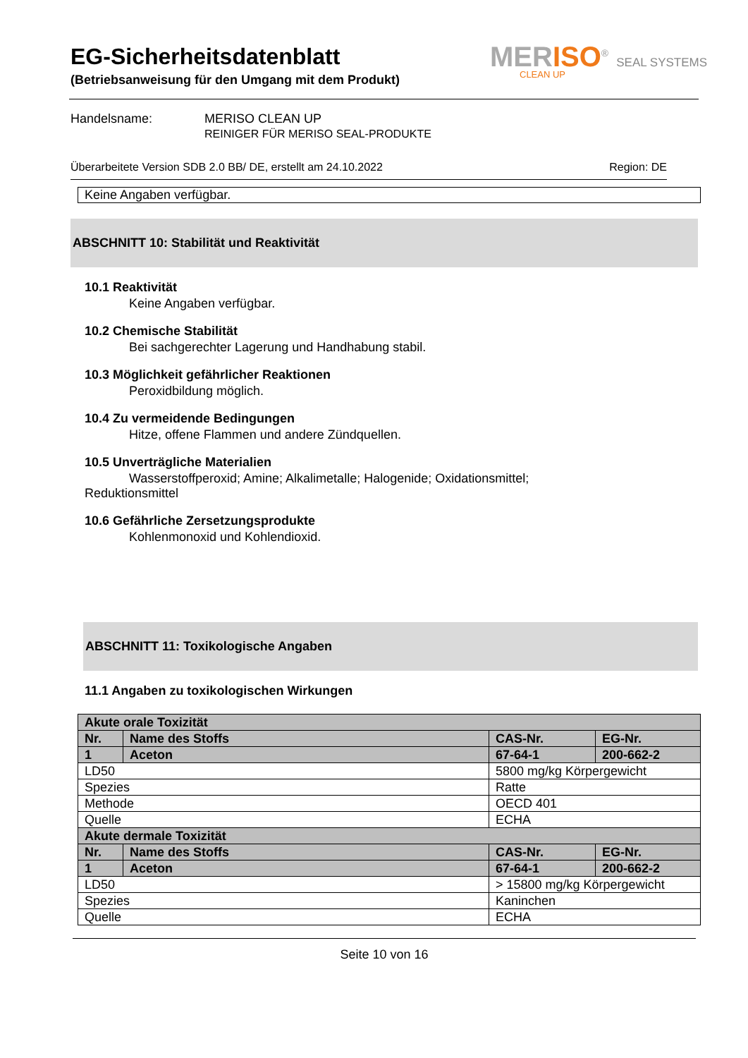EG-Sicherheitsdatenblatt
(Betriebsanweisung für den Umgang mit dem Produkt)
MERISO<sup>®</sup> SEAL SYSTEMS
CLEAN UP
Handelsname: MERISO CLEAN UP
REINIGER FÜR MERISO SEAL-PRODUKTE
Überarbeitete Version SDB 2.0 BB/ DE, erstellt am 24.10.2022 Region: DE
Keine Angaben verfügbar.
ABSCHNITT 10: Stabilität und Reaktivität
10.1 Reaktivität
Keine Angaben verfügbar.
10.2 Chemische Stabilität
Bei sachgerechter Lagerung und Handhabung stabil.
10.3 Möglichkeit gefährlicher Reaktionen
Peroxidbildung möglich.
10.4 Zu vermeidende Bedingungen
Hitze, offene Flammen und andere Zündquellen.
10.5 Unverträgliche Materialien
Wasserstoffperoxid; Amine; Alkalimetalle; Halogenide; Oxidationsmittel;
Reduktionsmittel
10.6 Gefährliche Zersetzungsprodukte
Kohlenmonoxid und Kohlendioxid.
ABSCHNITT 11: Toxikologische Angaben
11.1 Angaben zu toxikologischen Wirkungen
| Akute orale Toxizität | | | |
| Nr. | Name des Stoffs | CAS-Nr. | EG-Nr. |
| 1 | Aceton | 67-64-1 | 200-662-2 |
| LD50 | | 5800 mg/kg Körpergewicht | |
| Spezies | | Ratte | |
| Methode | | OECD 401 | |
| Quelle | | ECHA | |
| Akute dermale Toxizität | | | |
| Nr. | Name des Stoffs | CAS-Nr. | EG-Nr. |
| 1 | Aceton | 67-64-1 | 200-662-2 |
| LD50 | | > 15800 mg/kg Körpergewicht | |
| Spezies | | Kaninchen | |
| Quelle | | ECHA | |
Seite 10 von 16